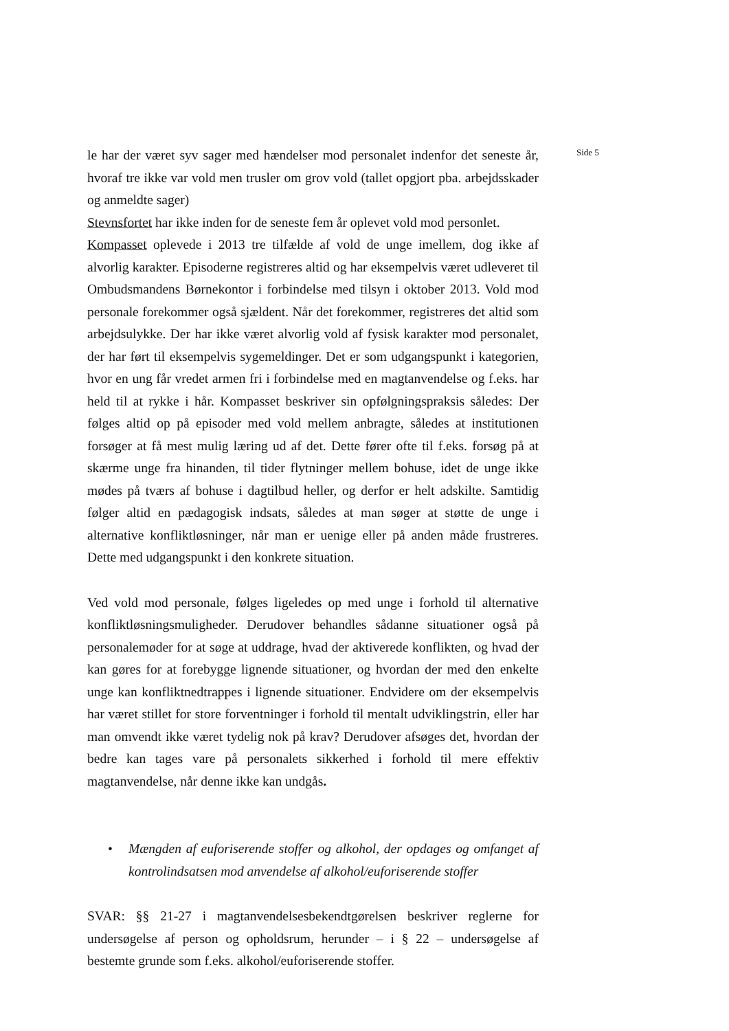le har der været syv sager med hændelser mod personalet indenfor det seneste år, hvoraf tre ikke var vold men trusler om grov vold (tallet opgjort pba. arbejdsskader og anmeldte sager)
Stevnsfortet har ikke inden for de seneste fem år oplevet vold mod personlet.
Kompasset oplevede i 2013 tre tilfælde af vold de unge imellem, dog ikke af alvorlig karakter. Episoderne registreres altid og har eksempelvis været udleveret til Ombudsmandens Børnekontor i forbindelse med tilsyn i oktober 2013. Vold mod personale forekommer også sjældent. Når det forekommer, registreres det altid som arbejdsulykke. Der har ikke været alvorlig vold af fysisk karakter mod personalet, der har ført til eksempelvis sygemeldinger. Det er som udgangspunkt i kategorien, hvor en ung får vredet armen fri i forbindelse med en magtanvendelse og f.eks. har held til at rykke i hår. Kompasset beskriver sin opfølgningspraksis således: Der følges altid op på episoder med vold mellem anbragte, således at institutionen forsøger at få mest mulig læring ud af det. Dette fører ofte til f.eks. forsøg på at skærme unge fra hinanden, til tider flytninger mellem bohuse, idet de unge ikke mødes på tværs af bohuse i dagtilbud heller, og derfor er helt adskilte. Samtidig følger altid en pædagogisk indsats, således at man søger at støtte de unge i alternative konfliktløsninger, når man er uenige eller på anden måde frustreres. Dette med udgangspunkt i den konkrete situation.
Ved vold mod personale, følges ligeledes op med unge i forhold til alternative konfliktløsningsmuligheder. Derudover behandles sådanne situationer også på personalemøder for at søge at uddrage, hvad der aktiverede konflikten, og hvad der kan gøres for at forebygge lignende situationer, og hvordan der med den enkelte unge kan konfliktnedtrappes i lignende situationer. Endvidere om der eksempelvis har været stillet for store forventninger i forhold til mentalt udviklingstrin, eller har man omvendt ikke været tydelig nok på krav? Derudover afsøges det, hvordan der bedre kan tages vare på personalets sikkerhed i forhold til mere effektiv magtanvendelse, når denne ikke kan undgås.
• Mængden af euforiserende stoffer og alkohol, der opdages og omfanget af kontrolindsatsen mod anvendelse af alkohol/euforiserende stoffer
SVAR: §§ 21-27 i magtanvendelsesbekendtgørelsen beskriver reglerne for undersøgelse af person og opholdsrum, herunder – i § 22 – undersøgelse af bestemte grunde som f.eks. alkohol/euforiserende stoffer.
Side 5